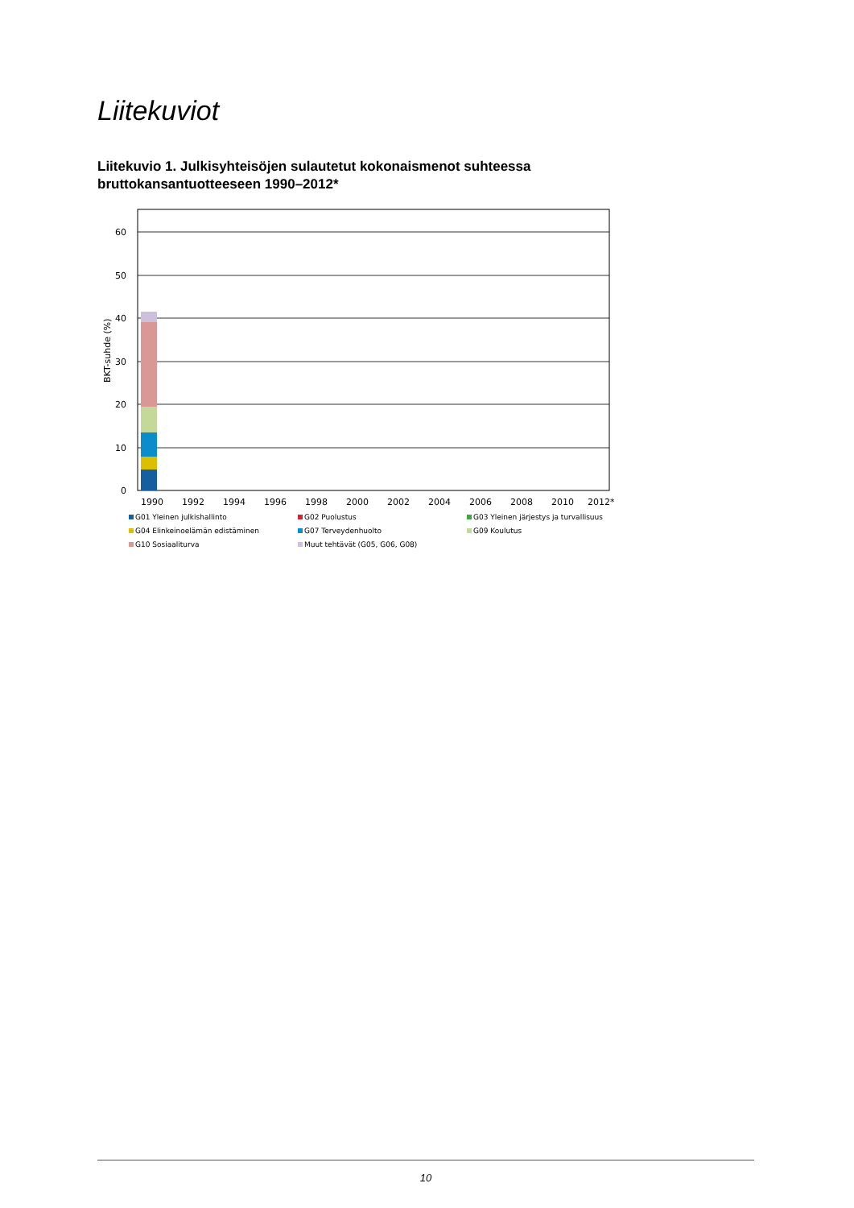Liitekuviot
Liitekuvio 1. Julkisyhteisöjen sulautetut kokonaismenot suhteessa bruttokansantuotteeseen 1990–2012*
0
10
20
30
40
50
60
BKT-suhde (%)
1990
1992
1994
1996
1998
2000
2002
2004
2006
2008
2010
2012*
G01 Yleinen julkishallinto
G02 Puolustus
G03 Yleinen järjestys ja turvallisuus
G04 Elinkeinoelämän edistäminen
G07 Terveydenhuolto
G09 Koulutus
G10 Sosiaaliturva
Muut tehtävät (G05, G06, G08)
10